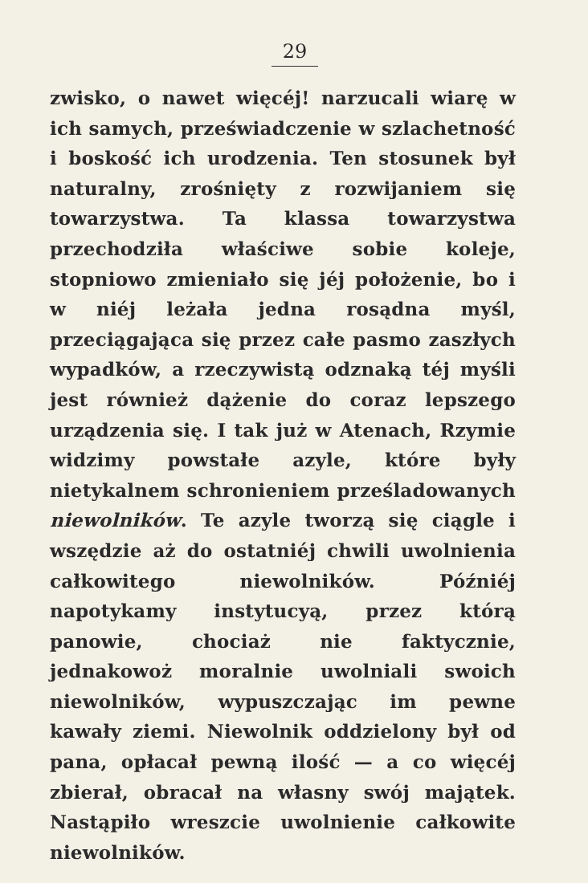29
zwisko, o nawet więcéj! narzucali wiarę w ich samych, przeświadczenie w szlachetność i boskość ich urodzenia. Ten stosunek był naturalny, zrośnięty z rozwijaniem się towarzystwa. Ta klassa towarzystwa przechodziła właściwe sobie koleje, stopniowo zmieniało się jéj położenie, bo i w niéj leżała jedna rosądna myśl, przeciągająca się przez całe pasmo zaszłych wypadków, a rzeczywistą odznaką téj myśli jest również dążenie do coraz lepszego urządzenia się. I tak już w Atenach, Rzymie widzimy powstałe azyle, które były nietykalnem schronieniem prześladowanych niewolników. Te azyle tworzą się ciągle i wszędzie aż do ostatniéj chwili uwolnienia całkowitego niewolników. Późniéj napotykamy instytucyą, przez którą panowie, chociaż nie faktycznie, jednakowoż moralnie uwolniali swoich niewolników, wypuszczając im pewne kawały ziemi. Niewolnik oddzielony był od pana, opłacał pewną ilość — a co więcéj zbierał, obracał na własny swój majątek. Nastąpiło wreszcie uwolnienie całkowite niewolników.